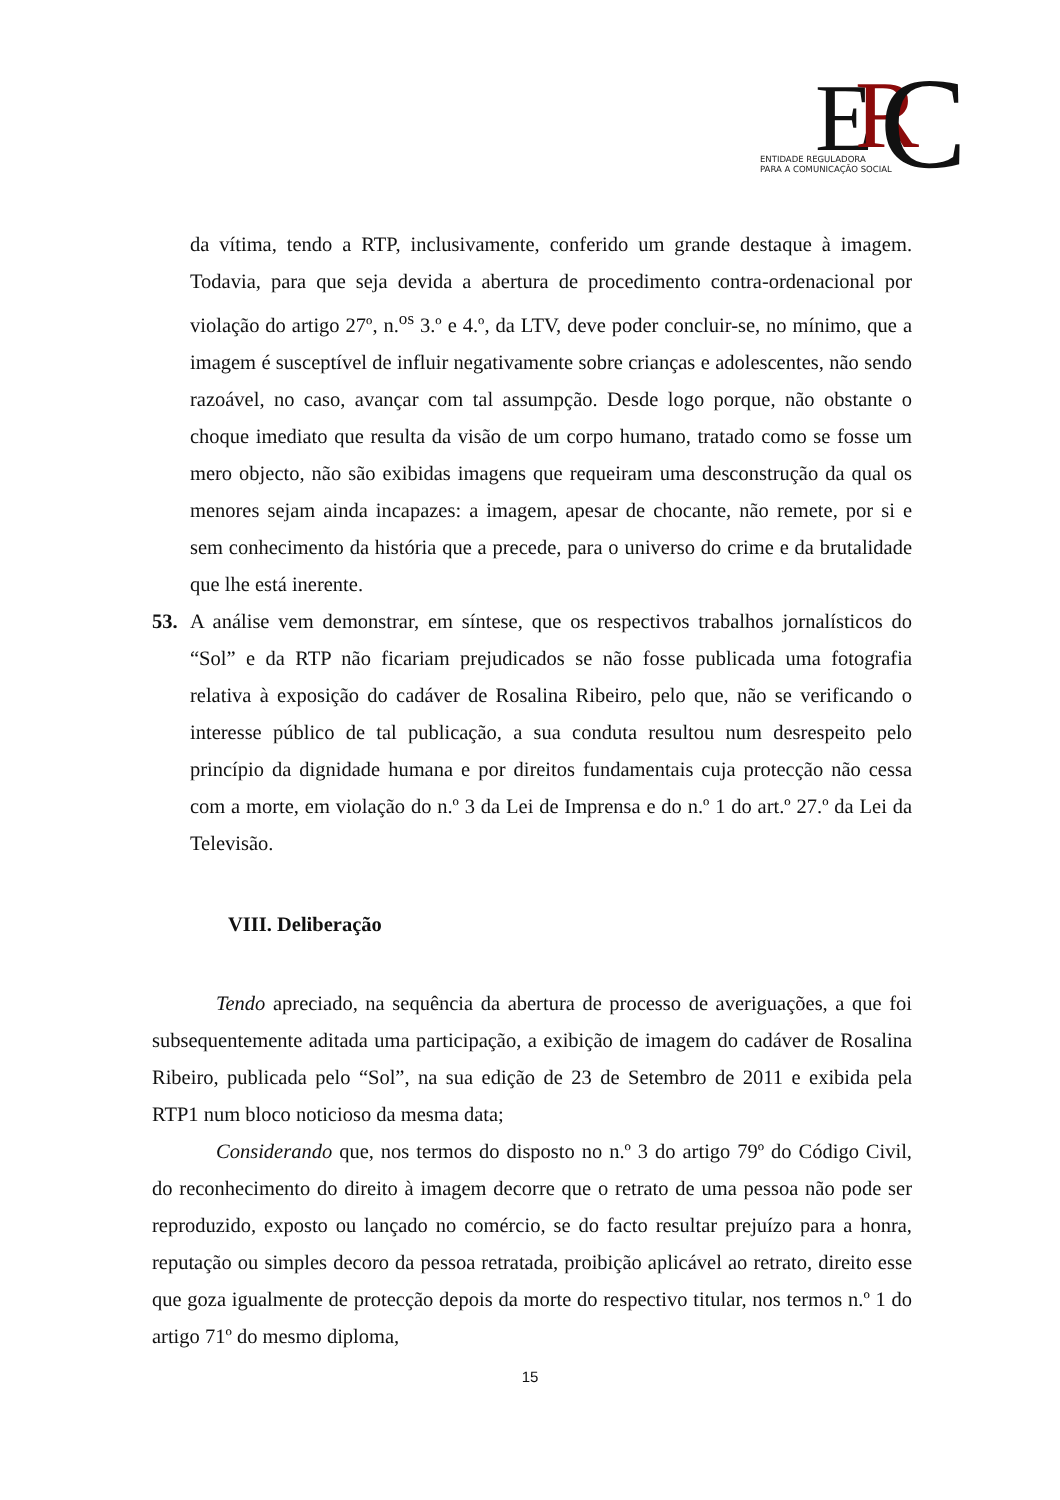E
R
C
ENTIDADE REGULADORA
PARA A COMUNICAÇÃO SOCIAL
da vítima, tendo a RTP, inclusivamente, conferido um grande destaque à imagem. Todavia, para que seja devida a abertura de procedimento contra-ordenacional por violação do artigo 27º, n.<sup>os</sup> 3.º e 4.º, da LTV, deve poder concluir-se, no mínimo, que a imagem é susceptível de influir negativamente sobre crianças e adolescentes, não sendo razoável, no caso, avançar com tal assumpção. Desde logo porque, não obstante o choque imediato que resulta da visão de um corpo humano, tratado como se fosse um mero objecto, não são exibidas imagens que requeiram uma desconstrução da qual os menores sejam ainda incapazes: a imagem, apesar de chocante, não remete, por si e sem conhecimento da história que a precede, para o universo do crime e da brutalidade que lhe está inerente.
53. A análise vem demonstrar, em síntese, que os respectivos trabalhos jornalísticos do “Sol” e da RTP não ficariam prejudicados se não fosse publicada uma fotografia relativa à exposição do cadáver de Rosalina Ribeiro, pelo que, não se verificando o interesse público de tal publicação, a sua conduta resultou num desrespeito pelo princípio da dignidade humana e por direitos fundamentais cuja protecção não cessa com a morte, em violação do n.º 3 da Lei de Imprensa e do n.º 1 do art.º 27.º da Lei da Televisão.
VIII. Deliberação
Tendo apreciado, na sequência da abertura de processo de averiguações, a que foi subsequentemente aditada uma participação, a exibição de imagem do cadáver de Rosalina Ribeiro, publicada pelo “Sol”, na sua edição de 23 de Setembro de 2011 e exibida pela RTP1 num bloco noticioso da mesma data;
Considerando que, nos termos do disposto no n.º 3 do artigo 79º do Código Civil, do reconhecimento do direito à imagem decorre que o retrato de uma pessoa não pode ser reproduzido, exposto ou lançado no comércio, se do facto resultar prejuízo para a honra, reputação ou simples decoro da pessoa retratada, proibição aplicável ao retrato, direito esse que goza igualmente de protecção depois da morte do respectivo titular, nos termos n.º 1 do artigo 71º do mesmo diploma,
15